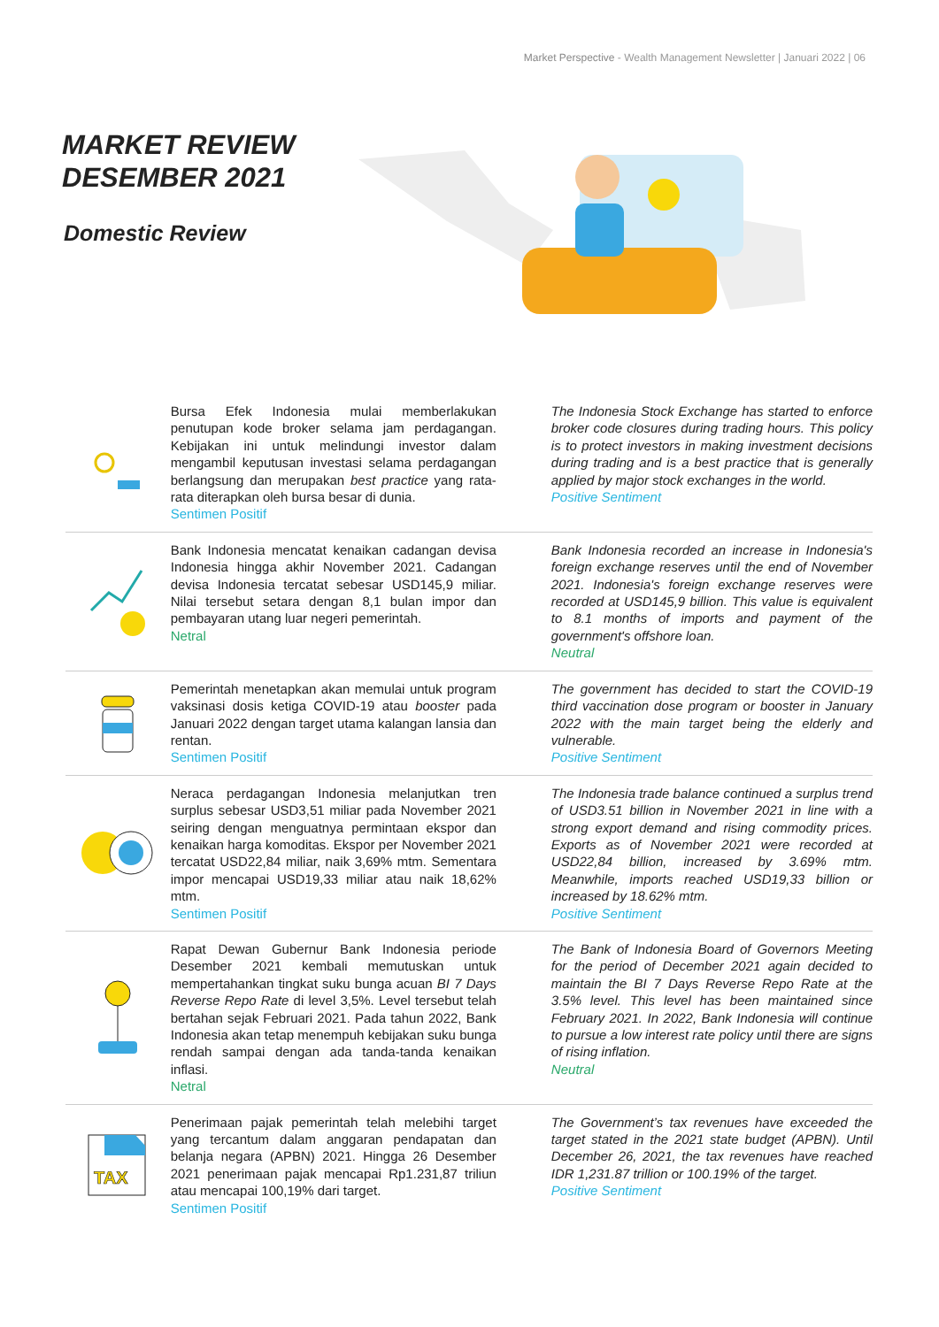Market Perspective - Wealth Management Newsletter | Januari 2022 | 06
MARKET REVIEW
DESEMBER 2021
Domestic Review
Bursa Efek Indonesia mulai memberlakukan penutupan kode broker selama jam perdagangan. Kebijakan ini untuk melindungi investor dalam mengambil keputusan investasi selama perdagangan berlangsung dan merupakan best practice yang rata-rata diterapkan oleh bursa besar di dunia.
Sentimen Positif
The Indonesia Stock Exchange has started to enforce broker code closures during trading hours. This policy is to protect investors in making investment decisions during trading and is a best practice that is generally applied by major stock exchanges in the world.
Positive Sentiment
Bank Indonesia mencatat kenaikan cadangan devisa Indonesia hingga akhir November 2021. Cadangan devisa Indonesia tercatat sebesar USD145,9 miliar. Nilai tersebut setara dengan 8,1 bulan impor dan pembayaran utang luar negeri pemerintah.
Netral
Bank Indonesia recorded an increase in Indonesia's foreign exchange reserves until the end of November 2021. Indonesia's foreign exchange reserves were recorded at USD145,9 billion. This value is equivalent to 8.1 months of imports and payment of the government's offshore loan.
Neutral
Pemerintah menetapkan akan memulai untuk program vaksinasi dosis ketiga COVID-19 atau booster pada Januari 2022 dengan target utama kalangan lansia dan rentan.
Sentimen Positif
The government has decided to start the COVID-19 third vaccination dose program or booster in January 2022 with the main target being the elderly and vulnerable.
Positive Sentiment
Neraca perdagangan Indonesia melanjutkan tren surplus sebesar USD3,51 miliar pada November 2021 seiring dengan menguatnya permintaan ekspor dan kenaikan harga komoditas. Ekspor per November 2021 tercatat USD22,84 miliar, naik 3,69% mtm. Sementara impor mencapai USD19,33 miliar atau naik 18,62% mtm.
Sentimen Positif
The Indonesia trade balance continued a surplus trend of USD3.51 billion in November 2021 in line with a strong export demand and rising commodity prices. Exports as of November 2021 were recorded at USD22,84 billion, increased by 3.69% mtm. Meanwhile, imports reached USD19,33 billion or increased by 18.62% mtm.
Positive Sentiment
Rapat Dewan Gubernur Bank Indonesia periode Desember 2021 kembali memutuskan untuk mempertahankan tingkat suku bunga acuan BI 7 Days Reverse Repo Rate di level 3,5%. Level tersebut telah bertahan sejak Februari 2021. Pada tahun 2022, Bank Indonesia akan tetap menempuh kebijakan suku bunga rendah sampai dengan ada tanda-tanda kenaikan inflasi.
Netral
The Bank of Indonesia Board of Governors Meeting for the period of December 2021 again decided to maintain the BI 7 Days Reverse Repo Rate at the 3.5% level. This level has been maintained since February 2021. In 2022, Bank Indonesia will continue to pursue a low interest rate policy until there are signs of rising inflation.
Neutral
TAX
Penerimaan pajak pemerintah telah melebihi target yang tercantum dalam anggaran pendapatan dan belanja negara (APBN) 2021. Hingga 26 Desember 2021 penerimaan pajak mencapai Rp1.231,87 triliun atau mencapai 100,19% dari target.
Sentimen Positif
The Government’s tax revenues have exceeded the target stated in the 2021 state budget (APBN). Until December 26, 2021, the tax revenues have reached IDR 1,231.87 trillion or 100.19% of the target.
Positive Sentiment